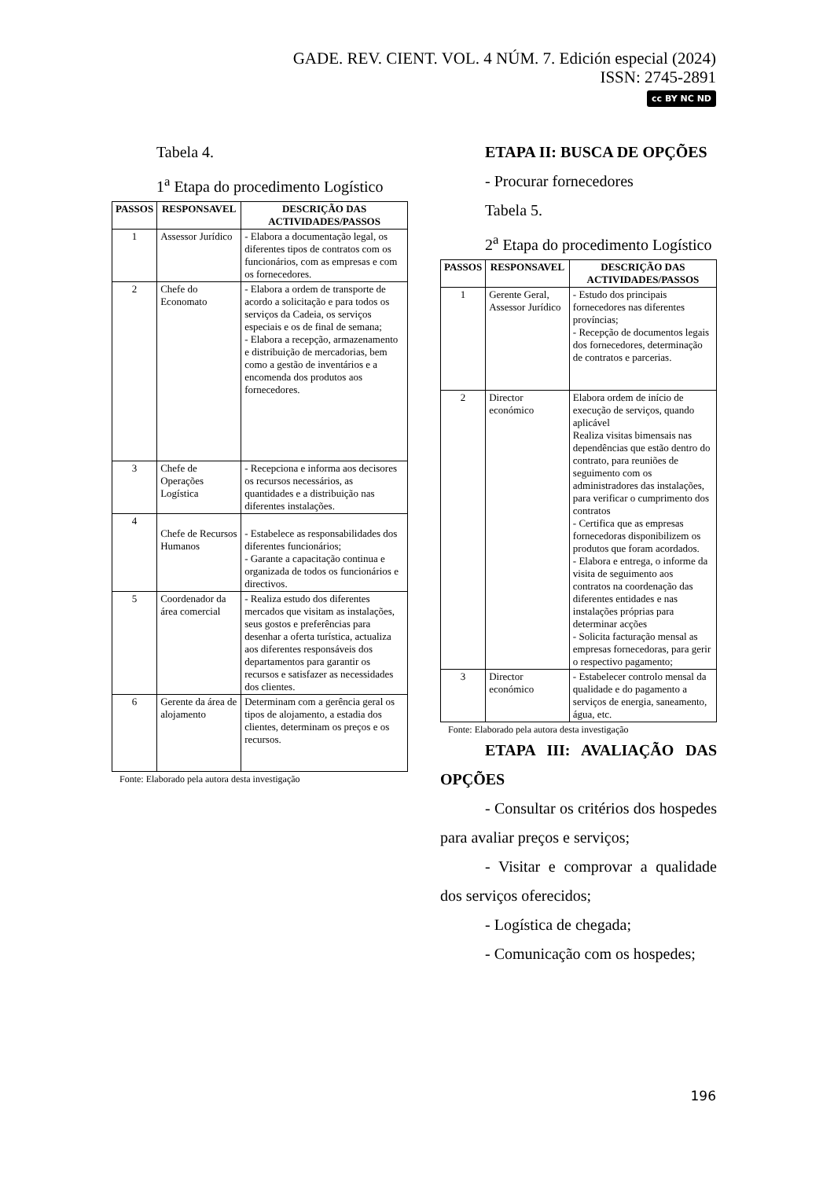GADE. REV. CIENT. VOL. 4 NÚM. 7. Edición especial (2024)
ISSN: 2745-2891
cc BY NC ND
Tabela 4.
1<sup>a</sup> Etapa do procedimento Logístico
| PASSOS | RESPONSAVEL | DESCRIÇÃO DAS ACTIVIDADES/PASSOS |
| --- | --- | --- |
| 1 | Assessor Jurídico | - Elabora a documentação legal, os diferentes tipos de contratos com os funcionários, com as empresas e com os fornecedores. |
| 2 | Chefe do Economato | - Elabora a ordem de transporte de acordo a solicitação e para todos os serviços da Cadeia, os serviços especiais e os de final de semana; - Elabora a recepção, armazenamento e distribuição de mercadorias, bem como a gestão de inventários e a encomenda dos produtos aos fornecedores. |
| 3 | Chefe de Operações Logística | - Recepciona e informa aos decisores os recursos necessários, as quantidades e a distribuição nas diferentes instalações. |
| 4 | Chefe de Recursos Humanos | - Estabelece as responsabilidades dos diferentes funcionários; - Garante a capacitação continua e organizada de todos os funcionários e directivos. |
| 5 | Coordenador da área comercial | - Realiza estudo dos diferentes mercados que visitam as instalações, seus gostos e preferências para desenhar a oferta turística, actualiza aos diferentes responsáveis dos departamentos para garantir os recursos e satisfazer as necessidades dos clientes. |
| 6 | Gerente da área de alojamento | Determinam com a gerência geral os tipos de alojamento, a estadia dos clientes, determinam os preços e os recursos. |
Fonte: Elaborado pela autora desta investigação
ETAPA II: BUSCA DE OPÇÕES
- Procurar fornecedores
Tabela 5.
2<sup>a</sup> Etapa do procedimento Logístico
| PASSOS | RESPONSAVEL | DESCRIÇÃO DAS ACTIVIDADES/PASSOS |
| --- | --- | --- |
| 1 | Gerente Geral, Assessor Jurídico | - Estudo dos principais fornecedores nas diferentes províncias; - Recepção de documentos legais dos fornecedores, determinação de contratos e parcerias. |
| 2 | Director económico | Elabora ordem de início de execução de serviços, quando aplicável Realiza visitas bimensais nas dependências que estão dentro do contrato, para reuniões de seguimento com os administradores das instalações, para verificar o cumprimento dos contratos - Certifica que as empresas fornecedoras disponibilizem os produtos que foram acordados. - Elabora e entrega, o informe da visita de seguimento aos contratos na coordenação das diferentes entidades e nas instalações próprias para determinar acções - Solicita facturação mensal as empresas fornecedoras, para gerir o respectivo pagamento; |
| 3 | Director económico | - Estabelecer controlo mensal da qualidade e do pagamento a serviços de energia, saneamento, água, etc. |
Fonte: Elaborado pela autora desta investigação
ETAPA III: AVALIAÇÃO DAS OPÇÕES
- Consultar os critérios dos hospedes para avaliar preços e serviços;
- Visitar e comprovar a qualidade dos serviços oferecidos;
- Logística de chegada;
- Comunicação com os hospedes;
196